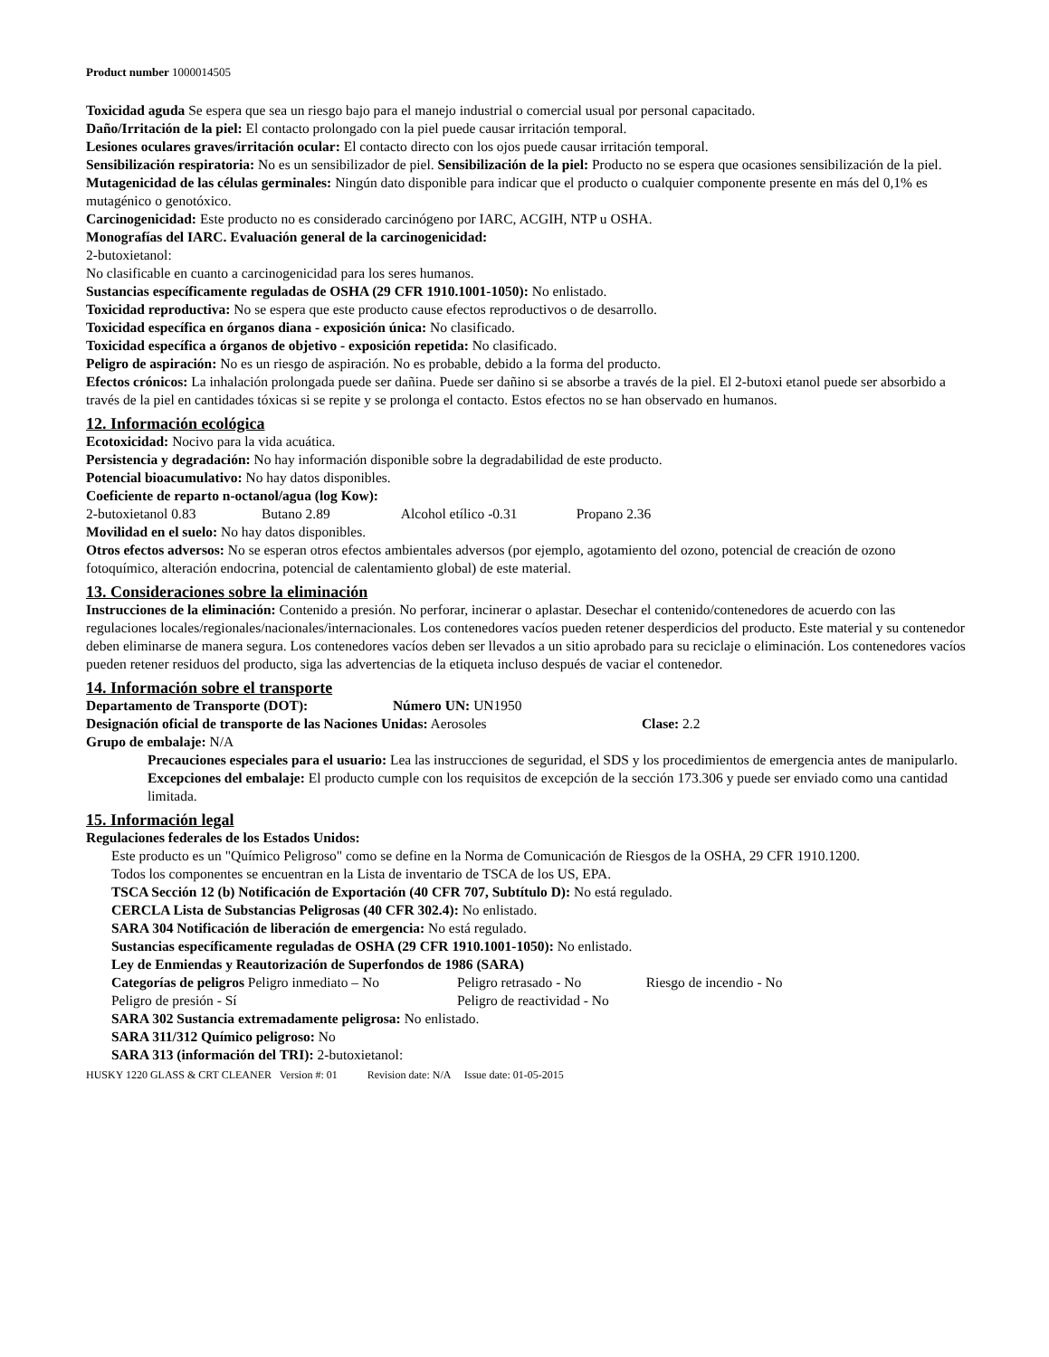Product number 1000014505
Toxicidad aguda Se espera que sea un riesgo bajo para el manejo industrial o comercial usual por personal capacitado.
Daño/Irritación de la piel: El contacto prolongado con la piel puede causar irritación temporal.
Lesiones oculares graves/irritación ocular: El contacto directo con los ojos puede causar irritación temporal.
Sensibilización respiratoria: No es un sensibilizador de piel. Sensibilización de la piel: Producto no se espera que ocasiones sensibilización de la piel.
Mutagenicidad de las células germinales: Ningún dato disponible para indicar que el producto o cualquier componente presente en más del 0,1% es mutagénico o genotóxico.
Carcinogenicidad: Este producto no es considerado carcinógeno por IARC, ACGIH, NTP u OSHA.
Monografías del IARC. Evaluación general de la carcinogenicidad:
2-butoxietanol:
No clasificable en cuanto a carcinogenicidad para los seres humanos.
Sustancias específicamente reguladas de OSHA (29 CFR 1910.1001-1050): No enlistado.
Toxicidad reproductiva: No se espera que este producto cause efectos reproductivos o de desarrollo.
Toxicidad específica en órganos diana - exposición única: No clasificado.
Toxicidad específica a órganos de objetivo - exposición repetida: No clasificado.
Peligro de aspiración: No es un riesgo de aspiración. No es probable, debido a la forma del producto.
Efectos crónicos: La inhalación prolongada puede ser dañina. Puede ser dañino si se absorbe a través de la piel. El 2-butoxi etanol puede ser absorbido a través de la piel en cantidades tóxicas si se repite y se prolonga el contacto. Estos efectos no se han observado en humanos.
12. Información ecológica
Ecotoxicidad: Nocivo para la vida acuática.
Persistencia y degradación: No hay información disponible sobre la degradabilidad de este producto.
Potencial bioacumulativo: No hay datos disponibles.
Coeficiente de reparto n-octanol/agua (log Kow):
2-butoxietanol 0.83 Butano 2.89 Alcohol etílico -0.31 Propano 2.36
Movilidad en el suelo: No hay datos disponibles.
Otros efectos adversos: No se esperan otros efectos ambientales adversos (por ejemplo, agotamiento del ozono, potencial de creación de ozono fotoquímico, alteración endocrina, potencial de calentamiento global) de este material.
13. Consideraciones sobre la eliminación
Instrucciones de la eliminación: Contenido a presión. No perforar, incinerar o aplastar. Desechar el contenido/contenedores de acuerdo con las regulaciones locales/regionales/nacionales/internacionales. Los contenedores vacíos pueden retener desperdicios del producto. Este material y su contenedor deben eliminarse de manera segura. Los contenedores vacíos deben ser llevados a un sitio aprobado para su reciclaje o eliminación. Los contenedores vacíos pueden retener residuos del producto, siga las advertencias de la etiqueta incluso después de vaciar el contenedor.
14. Información sobre el transporte
Departamento de Transporte (DOT): Número UN: UN1950
Designación oficial de transporte de las Naciones Unidas: Aerosoles Clase: 2.2
Grupo de embalaje: N/A
Precauciones especiales para el usuario: Lea las instrucciones de seguridad, el SDS y los procedimientos de emergencia antes de manipularlo.
Excepciones del embalaje: El producto cumple con los requisitos de excepción de la sección 173.306 y puede ser enviado como una cantidad limitada.
15. Información legal
Regulaciones federales de los Estados Unidos:
Este producto es un "Químico Peligroso" como se define en la Norma de Comunicación de Riesgos de la OSHA, 29 CFR 1910.1200.
Todos los componentes se encuentran en la Lista de inventario de TSCA de los US, EPA.
TSCA Sección 12 (b) Notificación de Exportación (40 CFR 707, Subtítulo D): No está regulado.
CERCLA Lista de Substancias Peligrosas (40 CFR 302.4): No enlistado.
SARA 304 Notificación de liberación de emergencia: No está regulado.
Sustancias específicamente reguladas de OSHA (29 CFR 1910.1001-1050): No enlistado.
Ley de Enmiendas y Reautorización de Superfondos de 1986 (SARA)
Categorías de peligros Peligro inmediato – No Peligro retrasado - No Riesgo de incendio - No
Peligro de presión - Sí Peligro de reactividad - No
SARA 302 Sustancia extremadamente peligrosa: No enlistado.
SARA 311/312 Químico peligroso: No
SARA 313 (información del TRI): 2-butoxietanol:
HUSKY 1220 GLASS & CRT CLEANER Version #: 01 Revision date: N/A Issue date: 01-05-2015